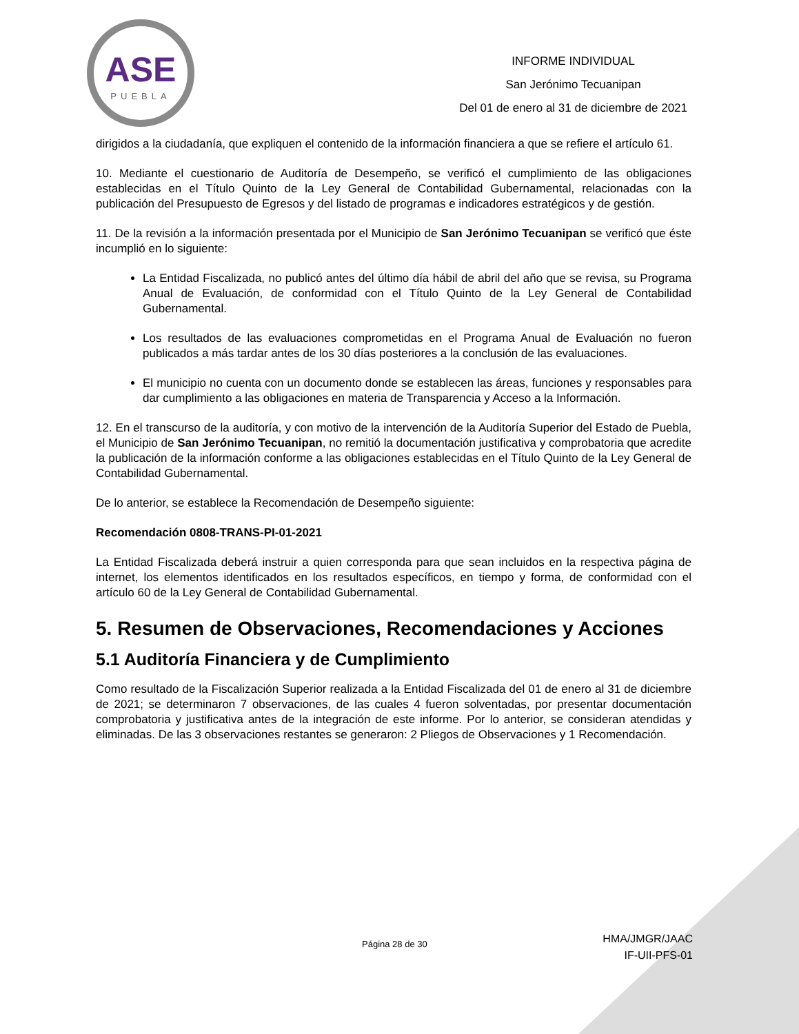ASE
PUEBLA
INFORME INDIVIDUAL
San Jerónimo Tecuanipan
Del 01 de enero al 31 de diciembre de 2021
dirigidos a la ciudadanía, que expliquen el contenido de la información financiera a que se refiere el artículo 61.
10. Mediante el cuestionario de Auditoría de Desempeño, se verificó el cumplimiento de las obligaciones establecidas en el Título Quinto de la Ley General de Contabilidad Gubernamental, relacionadas con la publicación del Presupuesto de Egresos y del listado de programas e indicadores estratégicos y de gestión.
11. De la revisión a la información presentada por el Municipio de San Jerónimo Tecuanipan se verificó que éste incumplió en lo siguiente:
La Entidad Fiscalizada, no publicó antes del último día hábil de abril del año que se revisa, su Programa Anual de Evaluación, de conformidad con el Título Quinto de la Ley General de Contabilidad Gubernamental.
Los resultados de las evaluaciones comprometidas en el Programa Anual de Evaluación no fueron publicados a más tardar antes de los 30 días posteriores a la conclusión de las evaluaciones.
El municipio no cuenta con un documento donde se establecen las áreas, funciones y responsables para dar cumplimiento a las obligaciones en materia de Transparencia y Acceso a la Información.
12. En el transcurso de la auditoría, y con motivo de la intervención de la Auditoría Superior del Estado de Puebla, el Municipio de San Jerónimo Tecuanipan, no remitió la documentación justificativa y comprobatoria que acredite la publicación de la información conforme a las obligaciones establecidas en el Título Quinto de la Ley General de Contabilidad Gubernamental.
De lo anterior, se establece la Recomendación de Desempeño siguiente:
Recomendación 0808-TRANS-PI-01-2021
La Entidad Fiscalizada deberá instruir a quien corresponda para que sean incluidos en la respectiva página de internet, los elementos identificados en los resultados específicos, en tiempo y forma, de conformidad con el artículo 60 de la Ley General de Contabilidad Gubernamental.
5. Resumen de Observaciones, Recomendaciones y Acciones
5.1 Auditoría Financiera y de Cumplimiento
Como resultado de la Fiscalización Superior realizada a la Entidad Fiscalizada del 01 de enero al 31 de diciembre de 2021; se determinaron 7 observaciones, de las cuales 4 fueron solventadas, por presentar documentación comprobatoria y justificativa antes de la integración de este informe. Por lo anterior, se consideran atendidas y eliminadas. De las 3 observaciones restantes se generaron: 2 Pliegos de Observaciones y 1 Recomendación.
Página 28 de 30
HMA/JMGR/JAAC
IF-UII-PFS-01